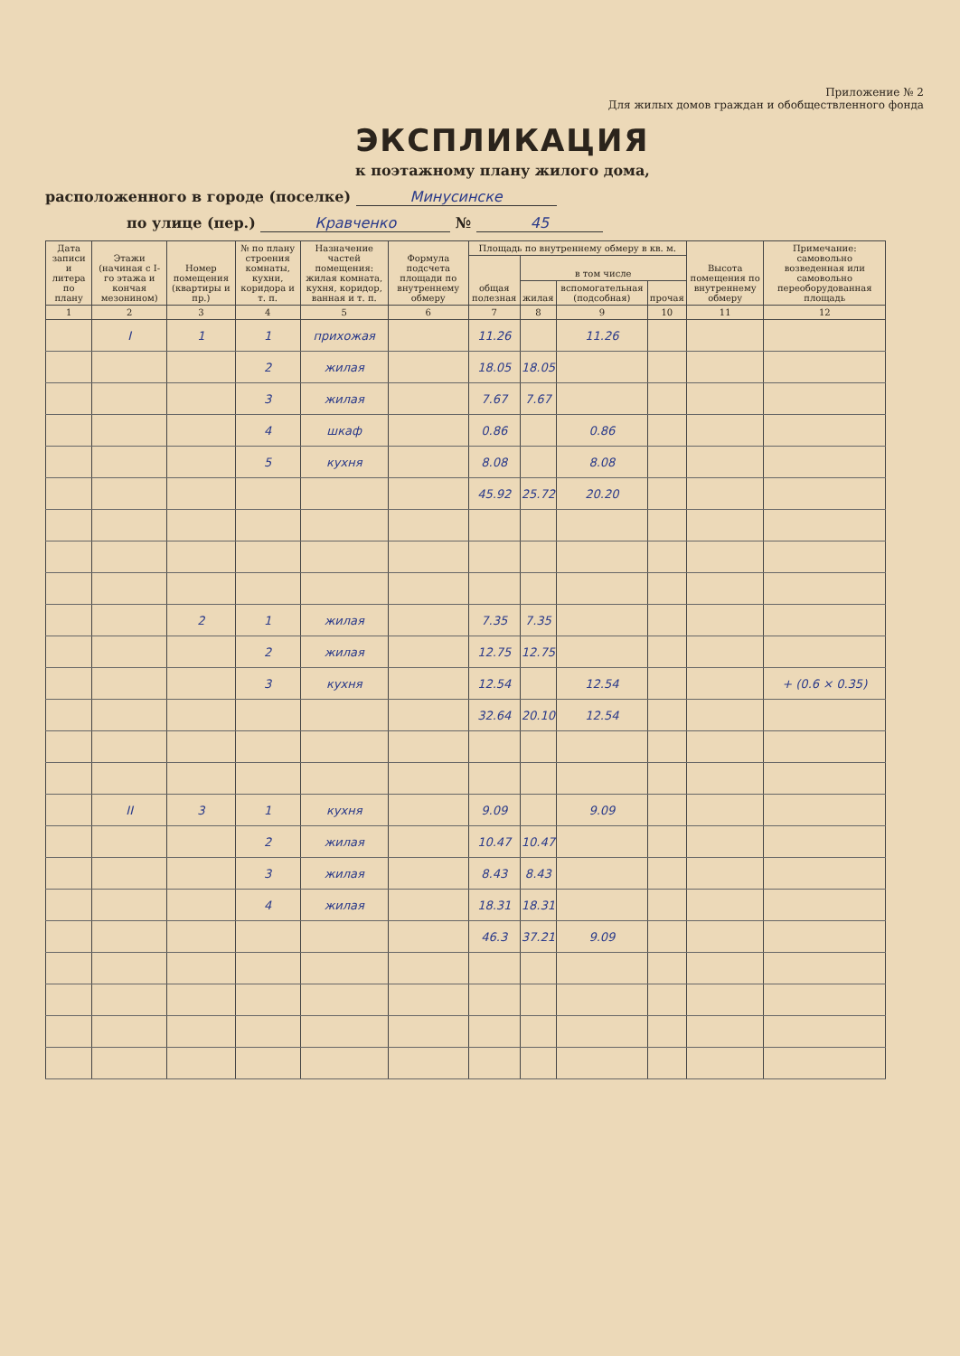Приложение № 2
Для жилых домов граждан и обобществленного фонда
ЭКСПЛИКАЦИЯ
к поэтажному плану жилого дома,
расположенного в городе (поселке) Минусинске
по улице (пер.) Кравченко № 45
| Дата записи и литера по плану | Этажи (начиная с I-го этажа и кончая мезонином) | Номер помещения (квартиры и пр.) | № по плану строения комнаты, кухни, коридора и т. п. | Назначение частей помещения: жилая комната, кухня, коридор, ванная и т. п. | Формула подсчета площади по внутреннему обмеру | Площадь по внутреннему обмеру в кв. м. | | | | Высота помещения по внутреннему обмеру | Примечание: самовольно возведенная или самовольно переоборудованная площадь |
| --- | --- | --- | --- | --- | --- | --- | --- | --- | --- | --- | --- |
| | | | | | | общая полезная | в том числе | | | | |
| | | | | | | | жилая | вспомогательная (подсобная) | прочая | | |
| 1 | 2 | 3 | 4 | 5 | 6 | 7 | 8 | 9 | 10 | 11 | 12 |
| | I | 1 | 1 | прихожая | | 11.26 | | 11.26 | | | |
| | | | 2 | жилая | | 18.05 | 18.05 | | | | |
| | | | 3 | жилая | | 7.67 | 7.67 | | | | |
| | | | 4 | шкаф | | 0.86 | | 0.86 | | | |
| | | | 5 | кухня | | 8.08 | | 8.08 | | | |
| | | | | | | 45.92 | 25.72 | 20.20 | | | |
| | | 2 | 1 | жилая | | 7.35 | 7.35 | | | | |
| | | | 2 | жилая | | 12.75 | 12.75 | | | | |
| | | | 3 | кухня | | 12.54 | | 12.54 | | | + (0.6 × 0.35) |
| | | | | | | 32.64 | 20.10 | 12.54 | | | |
| | II | 3 | 1 | кухня | | 9.09 | | 9.09 | | | |
| | | | 2 | жилая | | 10.47 | 10.47 | | | | |
| | | | 3 | жилая | | 8.43 | 8.43 | | | | |
| | | | 4 | жилая | | 18.31 | 18.31 | | | | |
| | | | | | | 46.3 | 37.21 | 9.09 | | | |